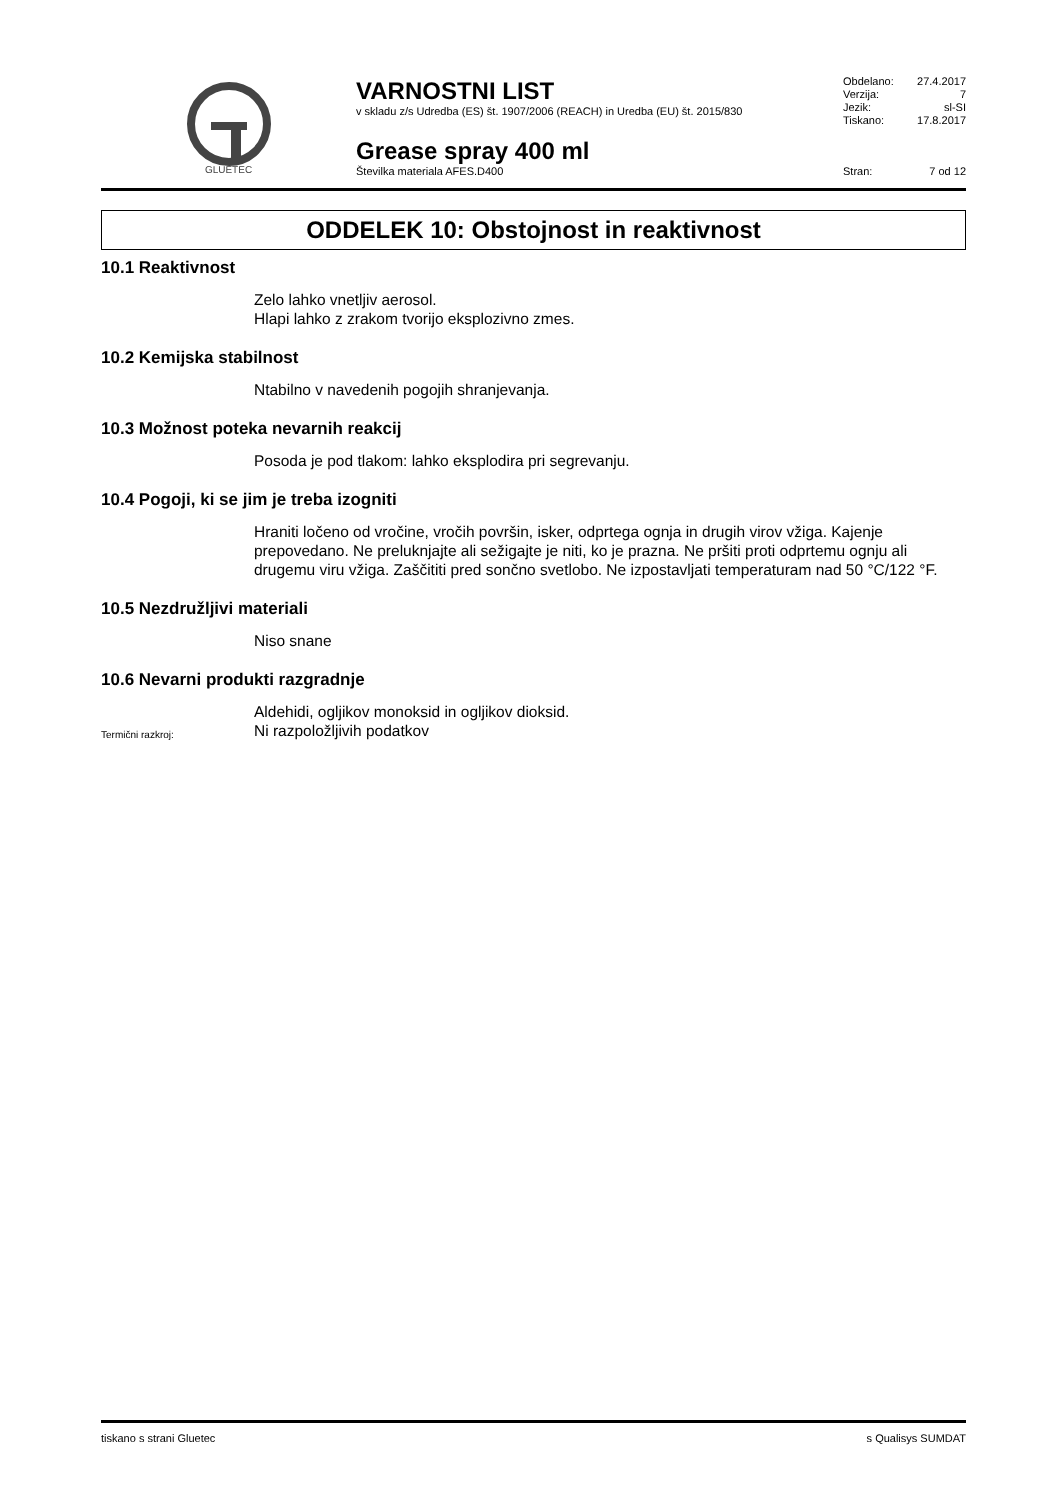GLUETEC
VARNOSTNI LIST
v skladu z/s Udredba (ES) št. 1907/2006 (REACH) in Uredba (EU) št. 2015/830
Grease spray 400 ml
Številka materiala AFES.D400
Obdelano: 27.4.2017
Verzija: 7
Jezik: sl-SI
Tiskano: 17.8.2017
Stran: 7 od 12
ODDELEK 10: Obstojnost in reaktivnost
10.1 Reaktivnost
Zelo lahko vnetljiv aerosol.
Hlapi lahko z zrakom tvorijo eksplozivno zmes.
10.2 Kemijska stabilnost
Ntabilno v navedenih pogojih shranjevanja.
10.3 Možnost poteka nevarnih reakcij
Posoda je pod tlakom: lahko eksplodira pri segrevanju.
10.4 Pogoji, ki se jim je treba izogniti
Hraniti ločeno od vročine, vročih površin, isker, odprtega ognja in drugih virov vžiga. Kajenje prepovedano. Ne preluknjajte ali sežigajte je niti, ko je prazna. Ne pršiti proti odprtemu ognju ali drugemu viru vžiga. Zaščititi pred sončno svetlobo. Ne izpostavljati temperaturam nad 50 °C/122 °F.
10.5 Nezdružljivi materiali
Niso snane
10.6 Nevarni produkti razgradnje
Aldehidi, ogljikov monoksid in ogljikov dioksid.
Termični razkroj: Ni razpoložljivih podatkov
tiskano s strani Gluetec s Qualisys SUMDAT